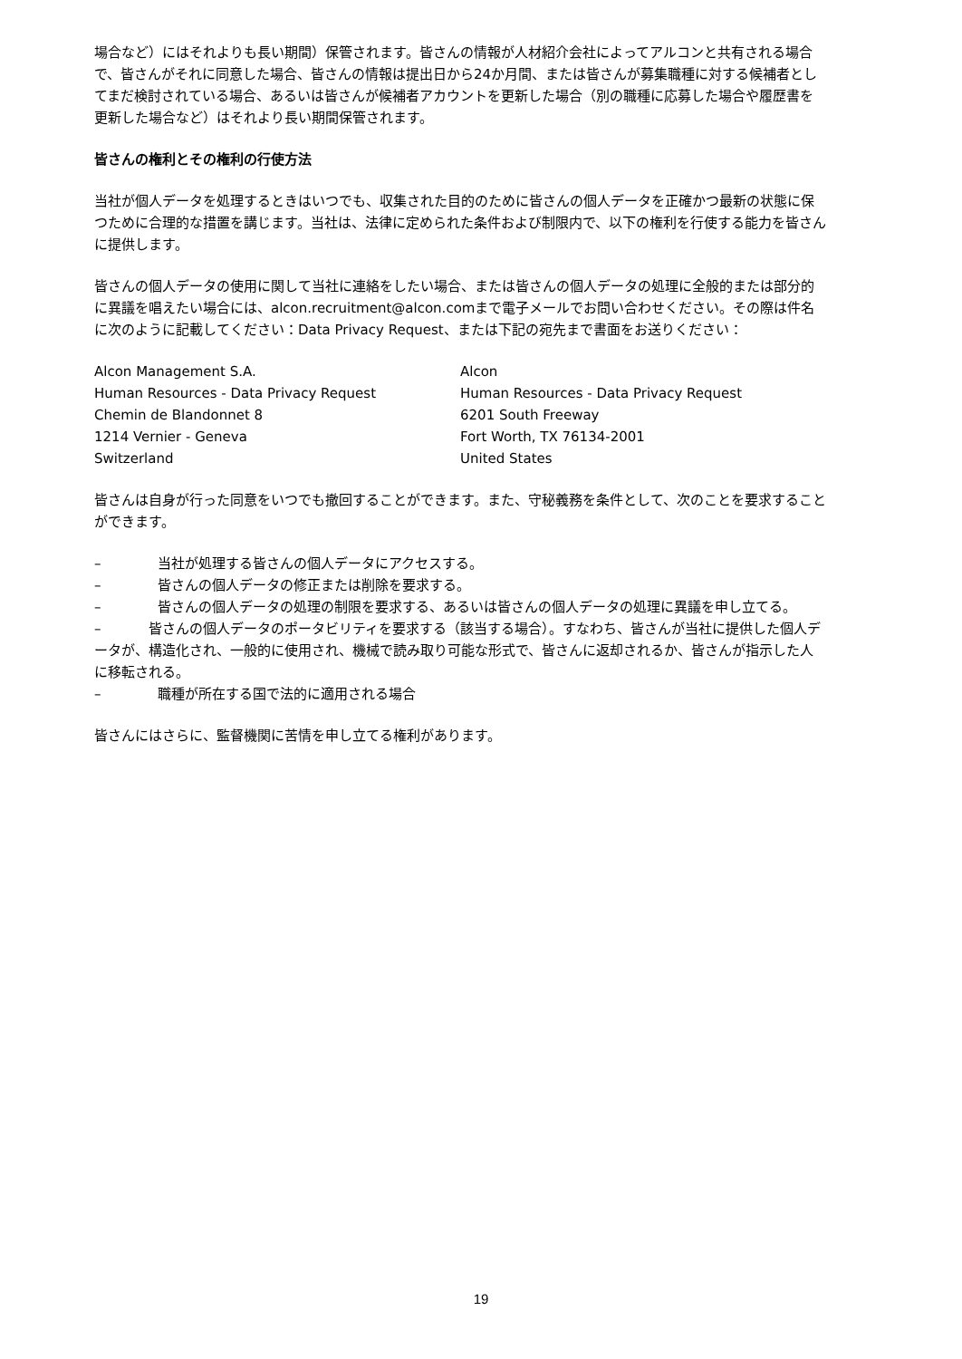場合など）にはそれよりも長い期間）保管されます。皆さんの情報が人材紹介会社によってアルコンと共有される場合で、皆さんがそれに同意した場合、皆さんの情報は提出日から24か月間、または皆さんが募集職種に対する候補者としてまだ検討されている場合、あるいは皆さんが候補者アカウントを更新した場合（別の職種に応募した場合や履歴書を更新した場合など）はそれより長い期間保管されます。
皆さんの権利とその権利の行使方法
当社が個人データを処理するときはいつでも、収集された目的のために皆さんの個人データを正確かつ最新の状態に保つために合理的な措置を講じます。当社は、法律に定められた条件および制限内で、以下の権利を行使する能力を皆さんに提供します。
皆さんの個人データの使用に関して当社に連絡をしたい場合、または皆さんの個人データの処理に全般的または部分的に異議を唱えたい場合には、alcon.recruitment@alcon.comまで電子メールでお問い合わせください。その際は件名に次のように記載してください：Data Privacy Request、または下記の宛先まで書面をお送りください：
Alcon Management S.A.
Human Resources - Data Privacy Request
Chemin de Blandonnet 8
1214 Vernier - Geneva
Switzerland
Alcon
Human Resources - Data Privacy Request
6201 South Freeway
Fort Worth, TX 76134-2001
United States
皆さんは自身が行った同意をいつでも撤回することができます。また、守秘義務を条件として、次のことを要求することができます。
– 当社が処理する皆さんの個人データにアクセスする。
– 皆さんの個人データの修正または削除を要求する。
– 皆さんの個人データの処理の制限を要求する、あるいは皆さんの個人データの処理に異議を申し立てる。
– 皆さんの個人データのポータビリティを要求する（該当する場合）。すなわち、皆さんが当社に提供した個人データが、構造化され、一般的に使用され、機械で読み取り可能な形式で、皆さんに返却されるか、皆さんが指示した人に移転される。
– 職種が所在する国で法的に適用される場合
皆さんにはさらに、監督機関に苦情を申し立てる権利があります。
19